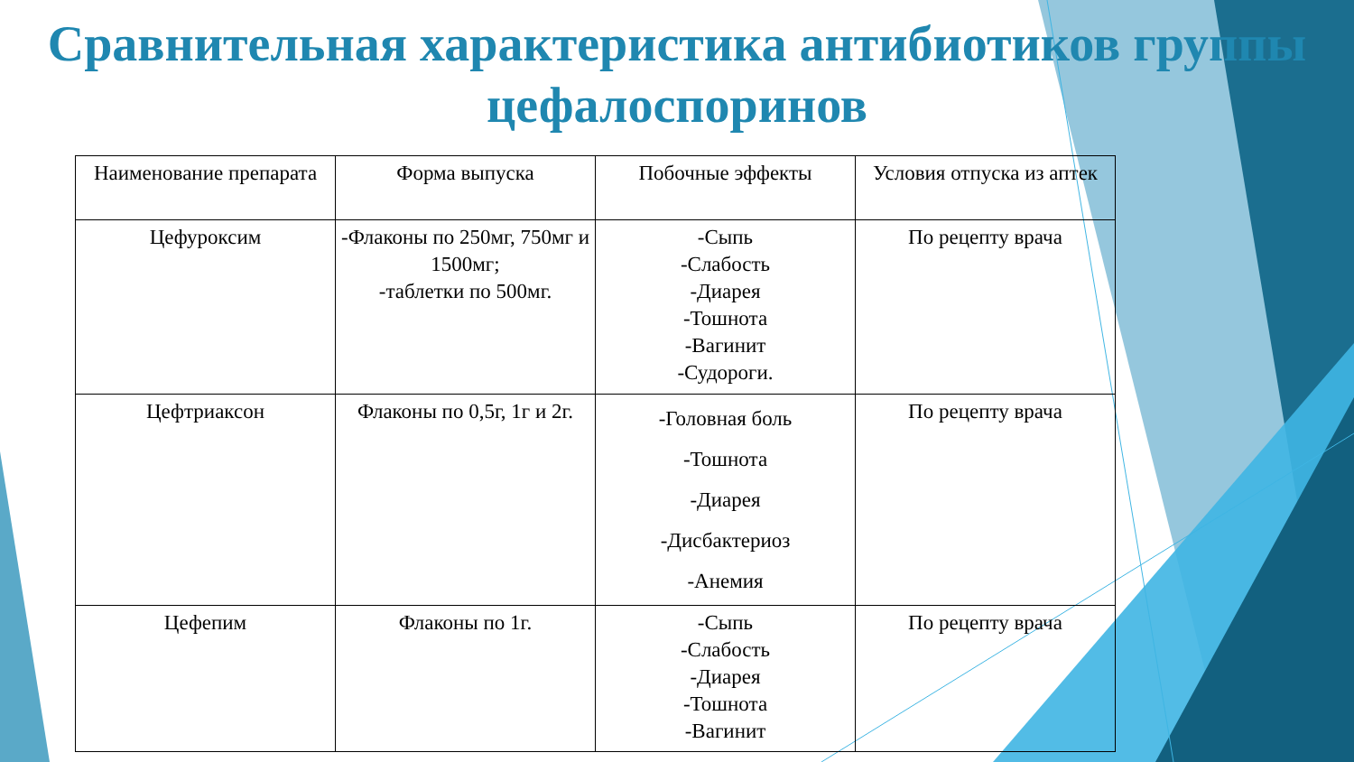Сравнительная характеристика антибиотиков группы цефалоспоринов
| Наименование препарата | Форма выпуска | Побочные эффекты | Условия отпуска из аптек |
| --- | --- | --- | --- |
| Цефуроксим | -Флаконы по 250мг, 750мг и 1500мг; -таблетки по 500мг. | -Сыпь -Слабость -Диарея -Тошнота -Вагинит -Судороги. | По рецепту врача |
| Цефтриаксон | Флаконы по 0,5г, 1г и 2г. | -Головная боль -Тошнота -Диарея -Дисбактериоз -Анемия | По рецепту врача |
| Цефепим | Флаконы по 1г. | -Сыпь -Слабость -Диарея -Тошнота -Вагинит | По рецепту врача |